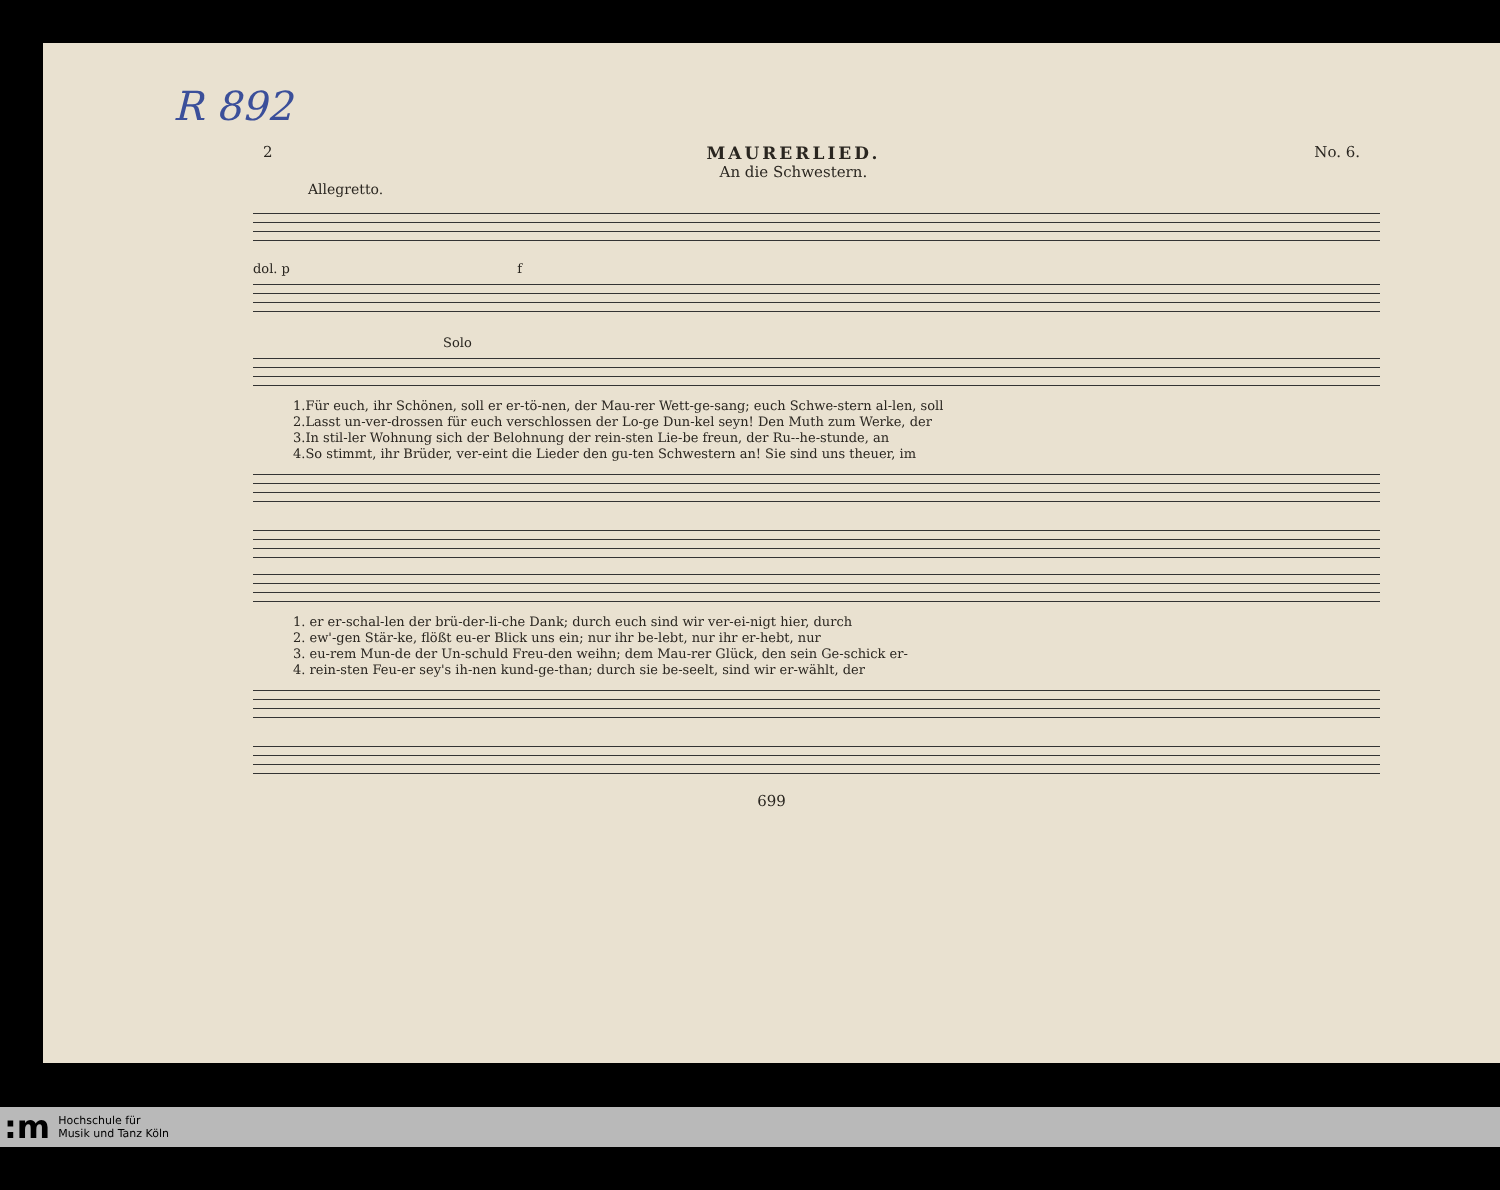R 892
2 MAURERLIED.
An die Schwestern.
No. 6.
Allegretto.
dol. p f
Solo
1.Für euch, ihr Schönen, soll er er-tö-nen, der Mau-rer Wett-ge-sang; euch Schwe-stern al-len, soll
2.Lasst un-ver-drossen für euch verschlossen der Lo-ge Dun-kel seyn! Den Muth zum Werke, der
3.In stil-ler Wohnung sich der Belohnung der rein-sten Lie-be freun, der Ru--he-stunde, an
4.So stimmt, ihr Brüder, ver-eint die Lieder den gu-ten Schwestern an! Sie sind uns theuer, im
1. er er-schal-len der brü-der-li-che Dank; durch euch sind wir ver-ei-nigt hier, durch
2. ew'-gen Stär-ke, flößt eu-er Blick uns ein; nur ihr be-lebt, nur ihr er-hebt, nur
3. eu-rem Mun-de der Un-schuld Freu-den weihn; dem Mau-rer Glück, den sein Ge-schick er-
4. rein-sten Feu-er sey's ih-nen kund-ge-than; durch sie be-seelt, sind wir er-wählt, der
699
:m Hochschule für
Musik und Tanz Köln